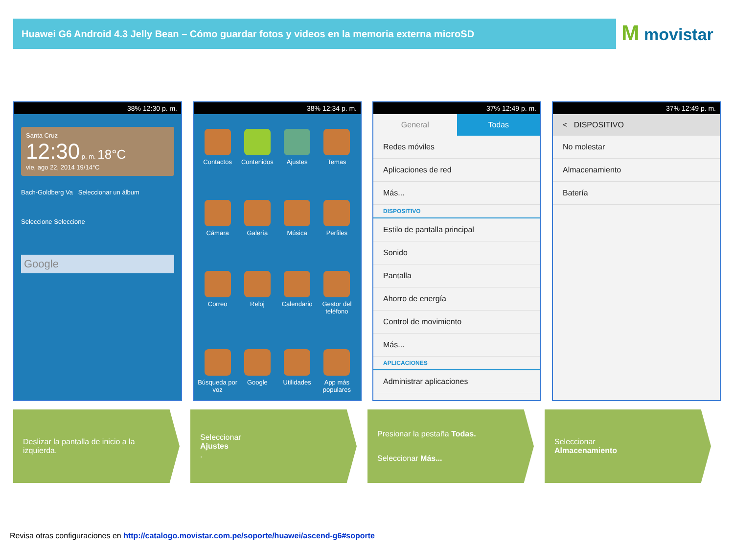Huawei G6 Android 4.3 Jelly Bean – Cómo guardar fotos y videos en la memoria externa microSD M movistar
38% 12:30 p. m.
Santa Cruz
12:30 p. m. 18°C
vie, ago 22, 2014 19/14°C
Bach-Goldberg Va Seleccionar un álbum
Seleccione Seleccione
Google
38% 12:34 p. m.
Contactos
Contenidos
Ajustes
Temas
Cámara
Galería
Música
Perfiles
Correo
Reloj
Calendario
Gestor del teléfono
Búsqueda por voz
Google
Utilidades
App más populares
37% 12:49 p. m.
General Todas
Redes móviles
Aplicaciones de red
Más...
DISPOSITIVO
Estilo de pantalla principal
Sonido
Pantalla
Ahorro de energía
Control de movimiento
Más...
APLICACIONES
Administrar aplicaciones
37% 12:49 p. m.
< DISPOSITIVO
No molestar
Almacenamiento
Batería
Deslizar la pantalla de inicio a la izquierda.
Seleccionar
Ajustes.
Presionar la pestaña Todas.
Seleccionar Más...
Seleccionar
Almacenamiento
Revisa otras configuraciones en http://catalogo.movistar.com.pe/soporte/huawei/ascend-g6#soporte